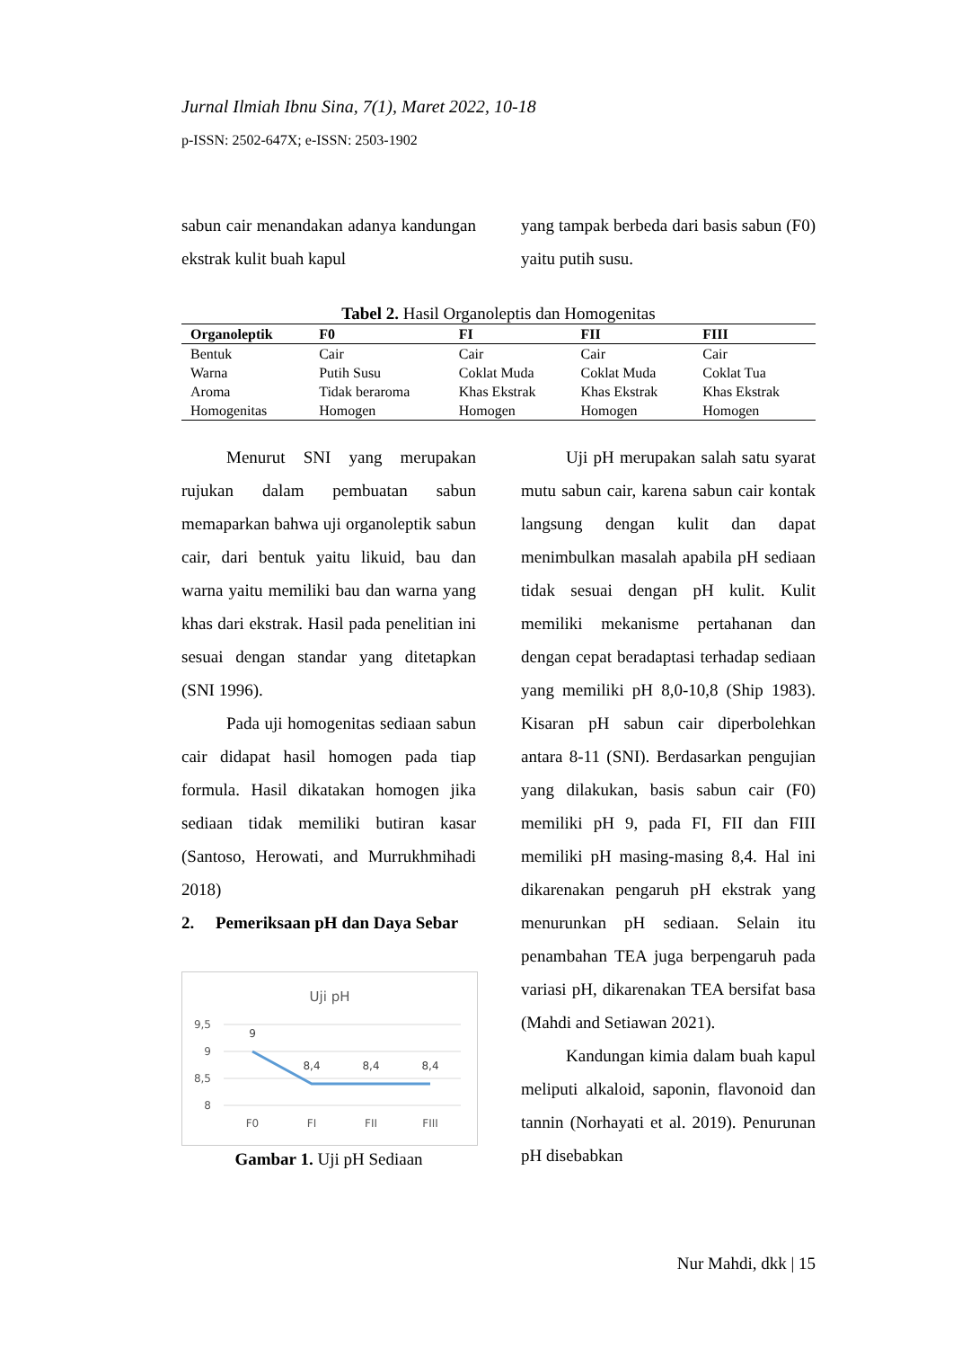Jurnal Ilmiah Ibnu Sina, 7(1), Maret 2022, 10-18
p-ISSN: 2502-647X; e-ISSN: 2503-1902
sabun cair menandakan adanya kandungan ekstrak kulit buah kapul
yang tampak berbeda dari basis sabun (F0) yaitu putih susu.
Tabel 2. Hasil Organoleptis dan Homogenitas
| Organoleptik | F0 | FI | FII | FIII |
| --- | --- | --- | --- | --- |
| Bentuk | Cair | Cair | Cair | Cair |
| Warna | Putih Susu | Coklat Muda | Coklat Muda | Coklat Tua |
| Aroma | Tidak beraroma | Khas Ekstrak | Khas Ekstrak | Khas Ekstrak |
| Homogenitas | Homogen | Homogen | Homogen | Homogen |
Menurut SNI yang merupakan rujukan dalam pembuatan sabun memaparkan bahwa uji organoleptik sabun cair, dari bentuk yaitu likuid, bau dan warna yaitu memiliki bau dan warna yang khas dari ekstrak. Hasil pada penelitian ini sesuai dengan standar yang ditetapkan (SNI 1996).
Pada uji homogenitas sediaan sabun cair didapat hasil homogen pada tiap formula. Hasil dikatakan homogen jika sediaan tidak memiliki butiran kasar (Santoso, Herowati, and Murrukhmihadi 2018)
2. Pemeriksaan pH dan Daya Sebar
Uji pH
9,5
9
8,5
8
9
8,4
8,4
8,4
F0
FI
FII
FIII
Gambar 1. Uji pH Sediaan
Uji pH merupakan salah satu syarat mutu sabun cair, karena sabun cair kontak langsung dengan kulit dan dapat menimbulkan masalah apabila pH sediaan tidak sesuai dengan pH kulit. Kulit memiliki mekanisme pertahanan dan dengan cepat beradaptasi terhadap sediaan yang memiliki pH 8,0-10,8 (Ship 1983). Kisaran pH sabun cair diperbolehkan antara 8-11 (SNI). Berdasarkan pengujian yang dilakukan, basis sabun cair (F0) memiliki pH 9, pada FI, FII dan FIII memiliki pH masing-masing 8,4. Hal ini dikarenakan pengaruh pH ekstrak yang menurunkan pH sediaan. Selain itu penambahan TEA juga berpengaruh pada variasi pH, dikarenakan TEA bersifat basa (Mahdi and Setiawan 2021).
Kandungan kimia dalam buah kapul meliputi alkaloid, saponin, flavonoid dan tannin (Norhayati et al. 2019). Penurunan pH disebabkan
Nur Mahdi, dkk | 15